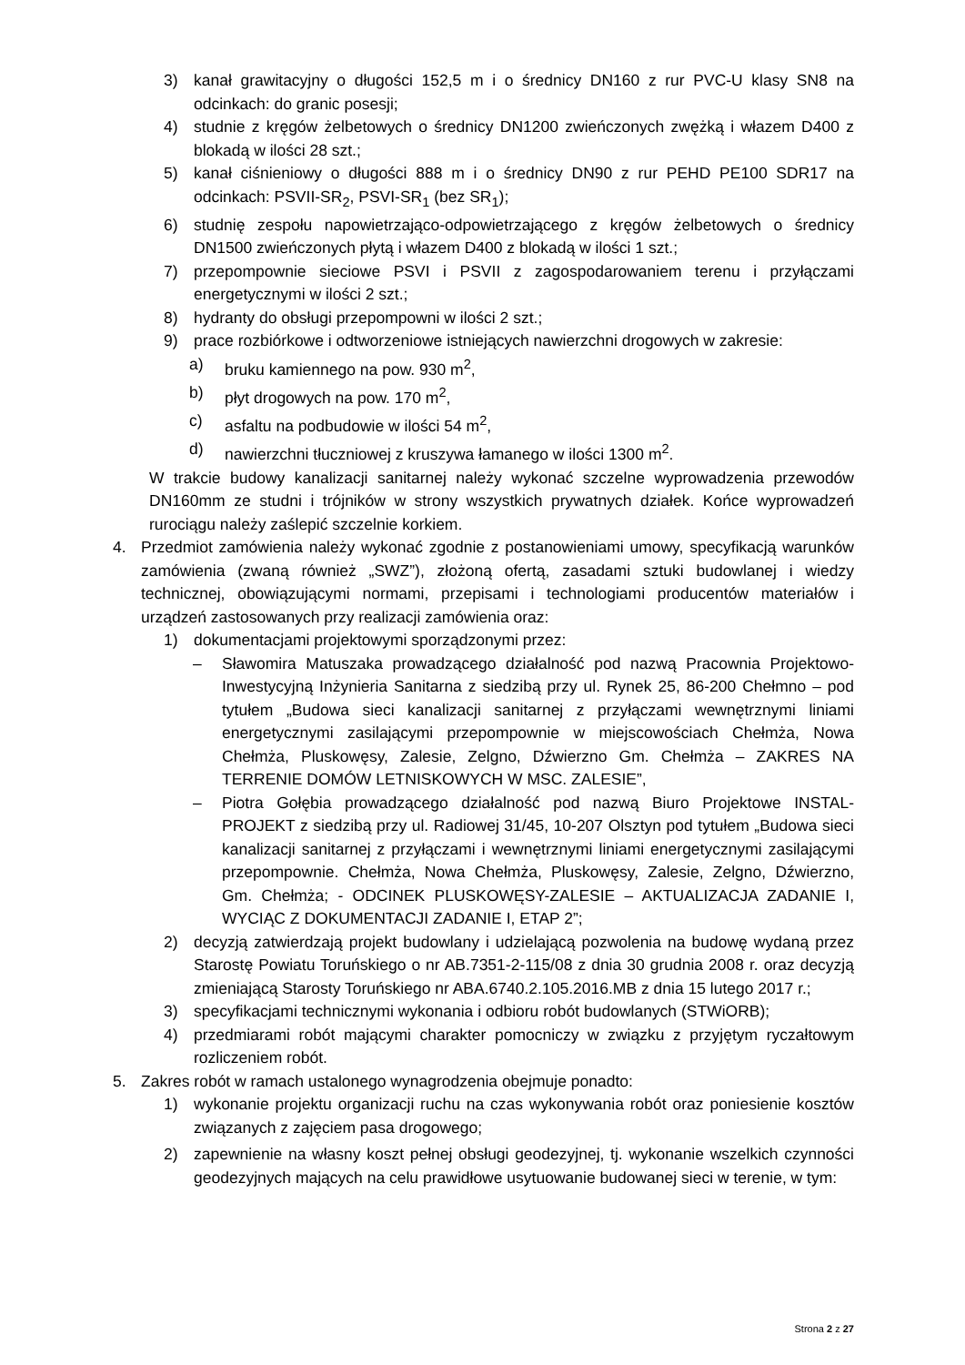3) kanał grawitacyjny o długości 152,5 m i o średnicy DN160 z rur PVC-U klasy SN8 na odcinkach: do granic posesji;
4) studnie z kręgów żelbetowych o średnicy DN1200 zwieńczonych zwężką i włazem D400 z blokadą w ilości 28 szt.;
5) kanał ciśnieniowy o długości 888 m i o średnicy DN90 z rur PEHD PE100 SDR17 na odcinkach: PSVII-SR<sub>2</sub>, PSVI-SR<sub>1</sub> (bez SR<sub>1</sub>);
6) studnię zespołu napowietrzająco-odpowietrzającego z kręgów żelbetowych o średnicy DN1500 zwieńczonych płytą i włazem D400 z blokadą w ilości 1 szt.;
7) przepompownie sieciowe PSVI i PSVII z zagospodarowaniem terenu i przyłączami energetycznymi w ilości 2 szt.;
8) hydranty do obsługi przepompowni w ilości 2 szt.;
9) prace rozbiórkowe i odtworzeniowe istniejących nawierzchni drogowych w zakresie:
a) bruku kamiennego na pow. 930 m<sup>2</sup>,
b) płyt drogowych na pow. 170 m<sup>2</sup>,
c) asfaltu na podbudowie w ilości 54 m<sup>2</sup>,
d) nawierzchni tłuczniowej z kruszywa łamanego w ilości 1300 m<sup>2</sup>.
W trakcie budowy kanalizacji sanitarnej należy wykonać szczelne wyprowadzenia przewodów DN160mm ze studni i trójników w strony wszystkich prywatnych działek. Końce wyprowadzeń rurociągu należy zaślepić szczelnie korkiem.
4. Przedmiot zamówienia należy wykonać zgodnie z postanowieniami umowy, specyfikacją warunków zamówienia (zwaną również „SWZ”), złożoną ofertą, zasadami sztuki budowlanej i wiedzy technicznej, obowiązującymi normami, przepisami i technologiami producentów materiałów i urządzeń zastosowanych przy realizacji zamówienia oraz:
1) dokumentacjami projektowymi sporządzonymi przez:
– Sławomira Matuszaka prowadzącego działalność pod nazwą Pracownia Projektowo-Inwestycyjną Inżynieria Sanitarna z siedzibą przy ul. Rynek 25, 86-200 Chełmno – pod tytułem „Budowa sieci kanalizacji sanitarnej z przyłączami wewnętrznymi liniami energetycznymi zasilającymi przepompownie w miejscowościach Chełmża, Nowa Chełmża, Pluskowęsy, Zalesie, Zelgno, Dźwierzno Gm. Chełmża – ZAKRES NA TERRENIE DOMÓW LETNISKOWYCH W MSC. ZALESIE”,
– Piotra Gołębia prowadzącego działalność pod nazwą Biuro Projektowe INSTAL-PROJEKT z siedzibą przy ul. Radiowej 31/45, 10-207 Olsztyn pod tytułem „Budowa sieci kanalizacji sanitarnej z przyłączami i wewnętrznymi liniami energetycznymi zasilającymi przepompownie. Chełmża, Nowa Chełmża, Pluskowęsy, Zalesie, Zelgno, Dźwierzno, Gm. Chełmża; - ODCINEK PLUSKOWĘSY-ZALESIE – AKTUALIZACJA ZADANIE I, WYCIĄC Z DOKUMENTACJI ZADANIE I, ETAP 2”;
2) decyzją zatwierdzają projekt budowlany i udzielającą pozwolenia na budowę wydaną przez Starostę Powiatu Toruńskiego o nr AB.7351-2-115/08 z dnia 30 grudnia 2008 r. oraz decyzją zmieniającą Starosty Toruńskiego nr ABA.6740.2.105.2016.MB z dnia 15 lutego 2017 r.;
3) specyfikacjami technicznymi wykonania i odbioru robót budowlanych (STWiORB);
4) przedmiarami robót mającymi charakter pomocniczy w związku z przyjętym ryczałtowym rozliczeniem robót.
5. Zakres robót w ramach ustalonego wynagrodzenia obejmuje ponadto:
1) wykonanie projektu organizacji ruchu na czas wykonywania robót oraz poniesienie kosztów związanych z zajęciem pasa drogowego;
2) zapewnienie na własny koszt pełnej obsługi geodezyjnej, tj. wykonanie wszelkich czynności geodezyjnych mających na celu prawidłowe usytuowanie budowanej sieci w terenie, w tym:
Strona 2 z 27